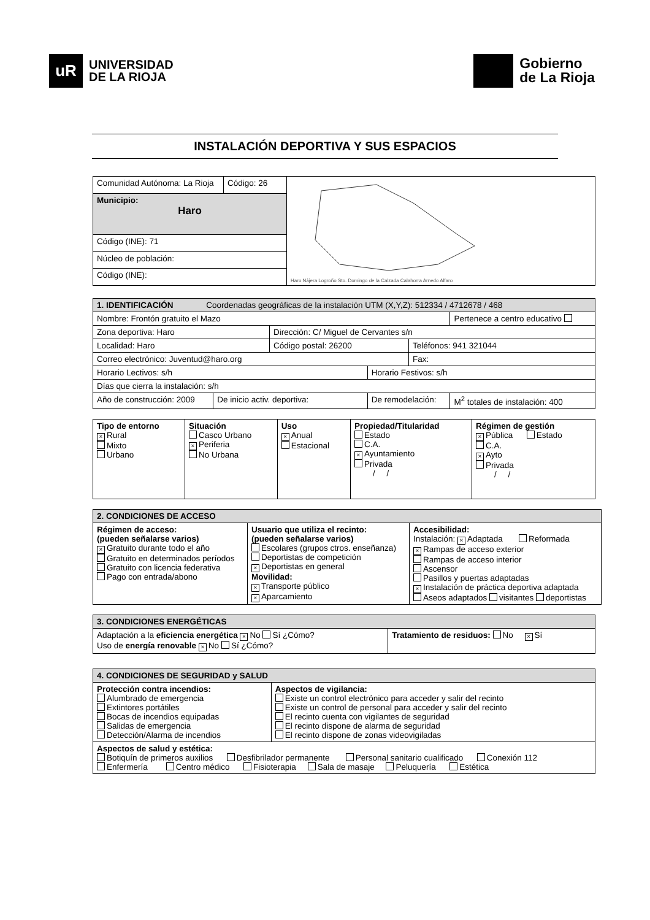uR
UNIVERSIDAD
DE LA RIOJA
Gobierno
de La Rioja
INSTALACIÓN DEPORTIVA Y SUS ESPACIOS
| Comunidad Autónoma: La Rioja | Código: 26 | Haro Nájera Logroño Sto. Domingo de la Calzada Calahorra Arnedo Alfaro |
| Municipio: Haro | | |
| Código (INE): 71 | | |
| Núcleo de población: | | |
| Código (INE): | | |
| 1. IDENTIFICACIÓN Coordenadas geográficas de la instalación UTM (X,Y,Z): 512334 / 4712678 / 468 | | | | | |
| Nombre: Frontón gratuito el Mazo | | | | | Pertenece a centro educativo |
| Zona deportiva: Haro | | Dirección: C/ Miguel de Cervantes s/n | | | |
| Localidad: Haro | | Código postal: 26200 | | Teléfonos: 941 321044 | |
| Correo electrónico: Juventud@haro.org | | | | Fax: | |
| Horario Lectivos: s/h | | | Horario Festivos: s/h | | |
| Días que cierra la instalación: s/h | | | | | |
| Año de construcción: 2009 | De inicio activ. deportiva: | | De remodelación: | | M<sup>2</sup> totales de instalación: 400 |
| Tipo de entorno × Rural Mixto Urbano | Situación Casco Urbano × Periferia No Urbana | Uso × Anual Estacional | Propiedad/Titularidad Estado C.A. × Ayuntamiento Privada / / | Régimen de gestión × Pública Estado C.A. × Ayto Privada / / |
| 2. CONDICIONES DE ACCESO | | |
| Régimen de acceso: (pueden señalarse varios) × Gratuito durante todo el año Gratuito en determinados períodos Gratuito con licencia federativa Pago con entrada/abono | Usuario que utiliza el recinto: (pueden señalarse varios) Escolares (grupos ctros. enseñanza) Deportistas de competición × Deportistas en general Movilidad: × Transporte público × Aparcamiento | Accesibilidad: Instalación: × Adaptada Reformada × Rampas de acceso exterior Rampas de acceso interior Ascensor Pasillos y puertas adaptadas × Instalación de práctica deportiva adaptada Aseos adaptados visitantes deportistas |
| 3. CONDICIONES ENERGÉTICAS | |
| Adaptación a la eficiencia energética × No Sí ¿Cómo? Uso de energía renovable × No Sí ¿Cómo? | Tratamiento de residuos: No × Sí |
| 4. CONDICIONES DE SEGURIDAD y SALUD | |
| Protección contra incendios: Alumbrado de emergencia Extintores portátiles Bocas de incendios equipadas Salidas de emergencia Detección/Alarma de incendios | Aspectos de vigilancia: Existe un control electrónico para acceder y salir del recinto Existe un control de personal para acceder y salir del recinto El recinto cuenta con vigilantes de seguridad El recinto dispone de alarma de seguridad El recinto dispone de zonas videovigiladas |
| Aspectos de salud y estética: Botiquín de primeros auxilios Desfibrilador permanente Personal sanitario cualificado Conexión 112 Enfermería Centro médico Fisioterapia Sala de masaje Peluquería Estética | |